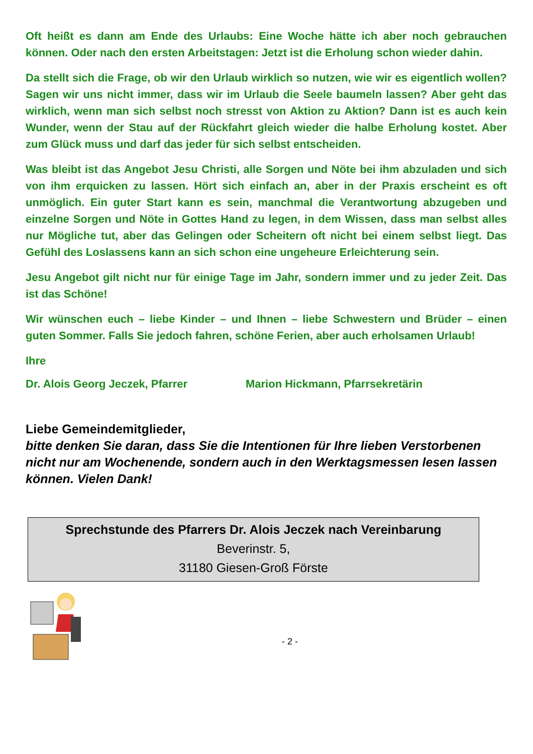Oft heißt es dann am Ende des Urlaubs: Eine Woche hätte ich aber noch gebrauchen können. Oder nach den ersten Arbeitstagen: Jetzt ist die Erholung schon wieder dahin.
Da stellt sich die Frage, ob wir den Urlaub wirklich so nutzen, wie wir es eigentlich wollen? Sagen wir uns nicht immer, dass wir im Urlaub die Seele baumeln lassen? Aber geht das wirklich, wenn man sich selbst noch stresst von Aktion zu Aktion? Dann ist es auch kein Wunder, wenn der Stau auf der Rückfahrt gleich wieder die halbe Erholung kostet. Aber zum Glück muss und darf das jeder für sich selbst entscheiden.
Was bleibt ist das Angebot Jesu Christi, alle Sorgen und Nöte bei ihm abzuladen und sich von ihm erquicken zu lassen. Hört sich einfach an, aber in der Praxis erscheint es oft unmöglich. Ein guter Start kann es sein, manchmal die Verantwortung abzugeben und einzelne Sorgen und Nöte in Gottes Hand zu legen, in dem Wissen, dass man selbst alles nur Mögliche tut, aber das Gelingen oder Scheitern oft nicht bei einem selbst liegt. Das Gefühl des Loslassens kann an sich schon eine ungeheure Erleichterung sein.
Jesu Angebot gilt nicht nur für einige Tage im Jahr, sondern immer und zu jeder Zeit. Das ist das Schöne!
Wir wünschen euch – liebe Kinder – und Ihnen – liebe Schwestern und Brüder – einen guten Sommer. Falls Sie jedoch fahren, schöne Ferien, aber auch erholsamen Urlaub!
Ihre
Dr. Alois Georg Jeczek, Pfarrer Marion Hickmann, Pfarrsekretärin
Liebe Gemeindemitglieder,
bitte denken Sie daran, dass Sie die Intentionen für Ihre lieben Verstorbenen nicht nur am Wochenende, sondern auch in den Werktagsmessen lesen lassen können. Vielen Dank!
Sprechstunde des Pfarrers Dr. Alois Jeczek nach Vereinbarung
Beverinstr. 5,
31180 Giesen-Groß Förste
- 2 -